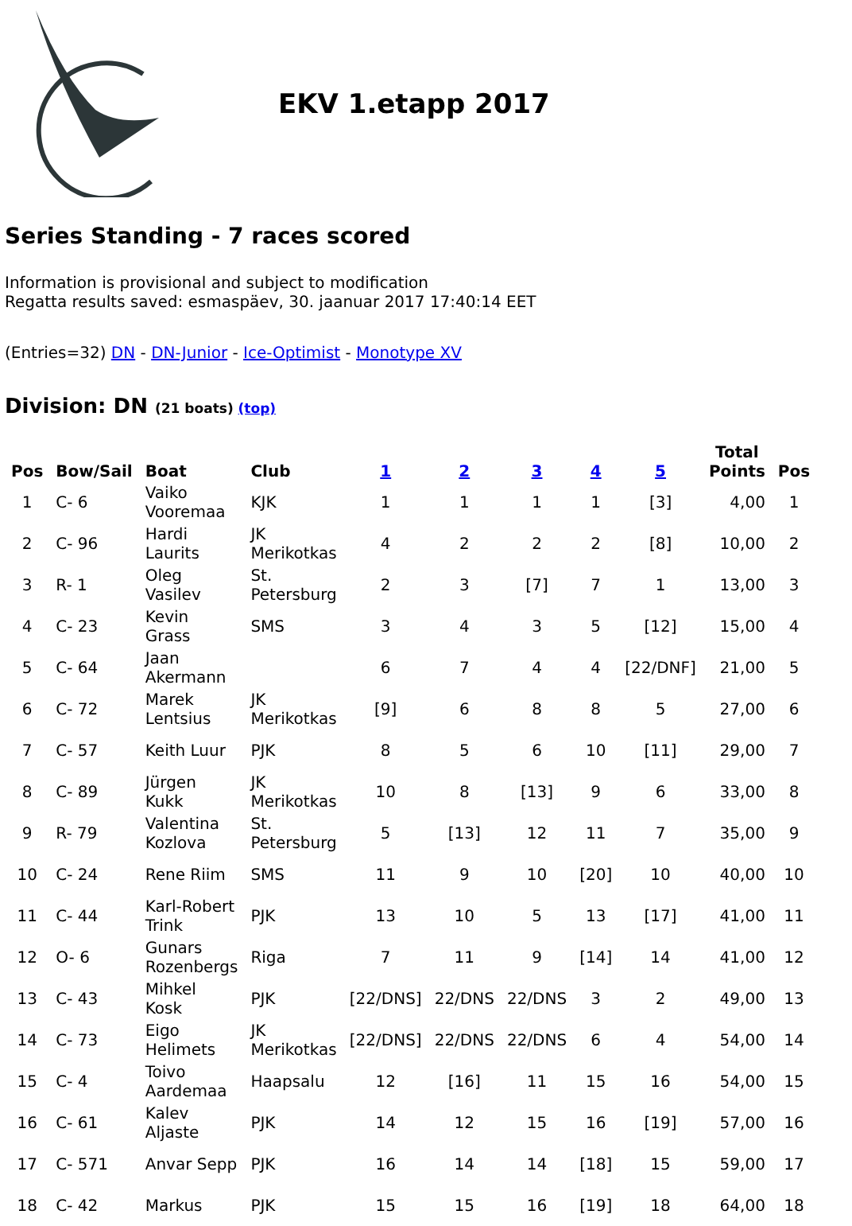EKV 1.etapp 2017
Series Standing - 7 races scored
Information is provisional and subject to modification
Regatta results saved: esmaspäev, 30. jaanuar 2017 17:40:14 EET
(Entries=32) DN - DN-Junior - Ice-Optimist - Monotype XV
Division: DN (21 boats) (top)
| Pos | Bow/Sail | Boat | Club | 1 | 2 | 3 | 4 | 5 | Total Points | Pos |
| --- | --- | --- | --- | --- | --- | --- | --- | --- | --- | --- |
| 1 | C- 6 | Vaiko Vooremaa | KJK | 1 | 1 | 1 | 1 | [3] | 4,00 | 1 |
| 2 | C- 96 | Hardi Laurits | JK Merikotkas | 4 | 2 | 2 | 2 | [8] | 10,00 | 2 |
| 3 | R- 1 | Oleg Vasilev | St. Petersburg | 2 | 3 | [7] | 7 | 1 | 13,00 | 3 |
| 4 | C- 23 | Kevin Grass | SMS | 3 | 4 | 3 | 5 | [12] | 15,00 | 4 |
| 5 | C- 64 | Jaan Akermann | | 6 | 7 | 4 | 4 | [22/DNF] | 21,00 | 5 |
| 6 | C- 72 | Marek Lentsius | JK Merikotkas | [9] | 6 | 8 | 8 | 5 | 27,00 | 6 |
| 7 | C- 57 | Keith Luur | PJK | 8 | 5 | 6 | 10 | [11] | 29,00 | 7 |
| 8 | C- 89 | Jürgen Kukk | JK Merikotkas | 10 | 8 | [13] | 9 | 6 | 33,00 | 8 |
| 9 | R- 79 | Valentina Kozlova | St. Petersburg | 5 | [13] | 12 | 11 | 7 | 35,00 | 9 |
| 10 | C- 24 | Rene Riim | SMS | 11 | 9 | 10 | [20] | 10 | 40,00 | 10 |
| 11 | C- 44 | Karl-Robert Trink | PJK | 13 | 10 | 5 | 13 | [17] | 41,00 | 11 |
| 12 | O- 6 | Gunars Rozenbergs | Riga | 7 | 11 | 9 | [14] | 14 | 41,00 | 12 |
| 13 | C- 43 | Mihkel Kosk | PJK | [22/DNS] | 22/DNS | 22/DNS | 3 | 2 | 49,00 | 13 |
| 14 | C- 73 | Eigo Helimets | JK Merikotkas | [22/DNS] | 22/DNS | 22/DNS | 6 | 4 | 54,00 | 14 |
| 15 | C- 4 | Toivo Aardemaa | Haapsalu | 12 | [16] | 11 | 15 | 16 | 54,00 | 15 |
| 16 | C- 61 | Kalev Aljaste | PJK | 14 | 12 | 15 | 16 | [19] | 57,00 | 16 |
| 17 | C- 571 | Anvar Sepp | PJK | 16 | 14 | 14 | [18] | 15 | 59,00 | 17 |
| 18 | C- 42 | Markus | PJK | 15 | 15 | 16 | [19] | 18 | 64,00 | 18 |